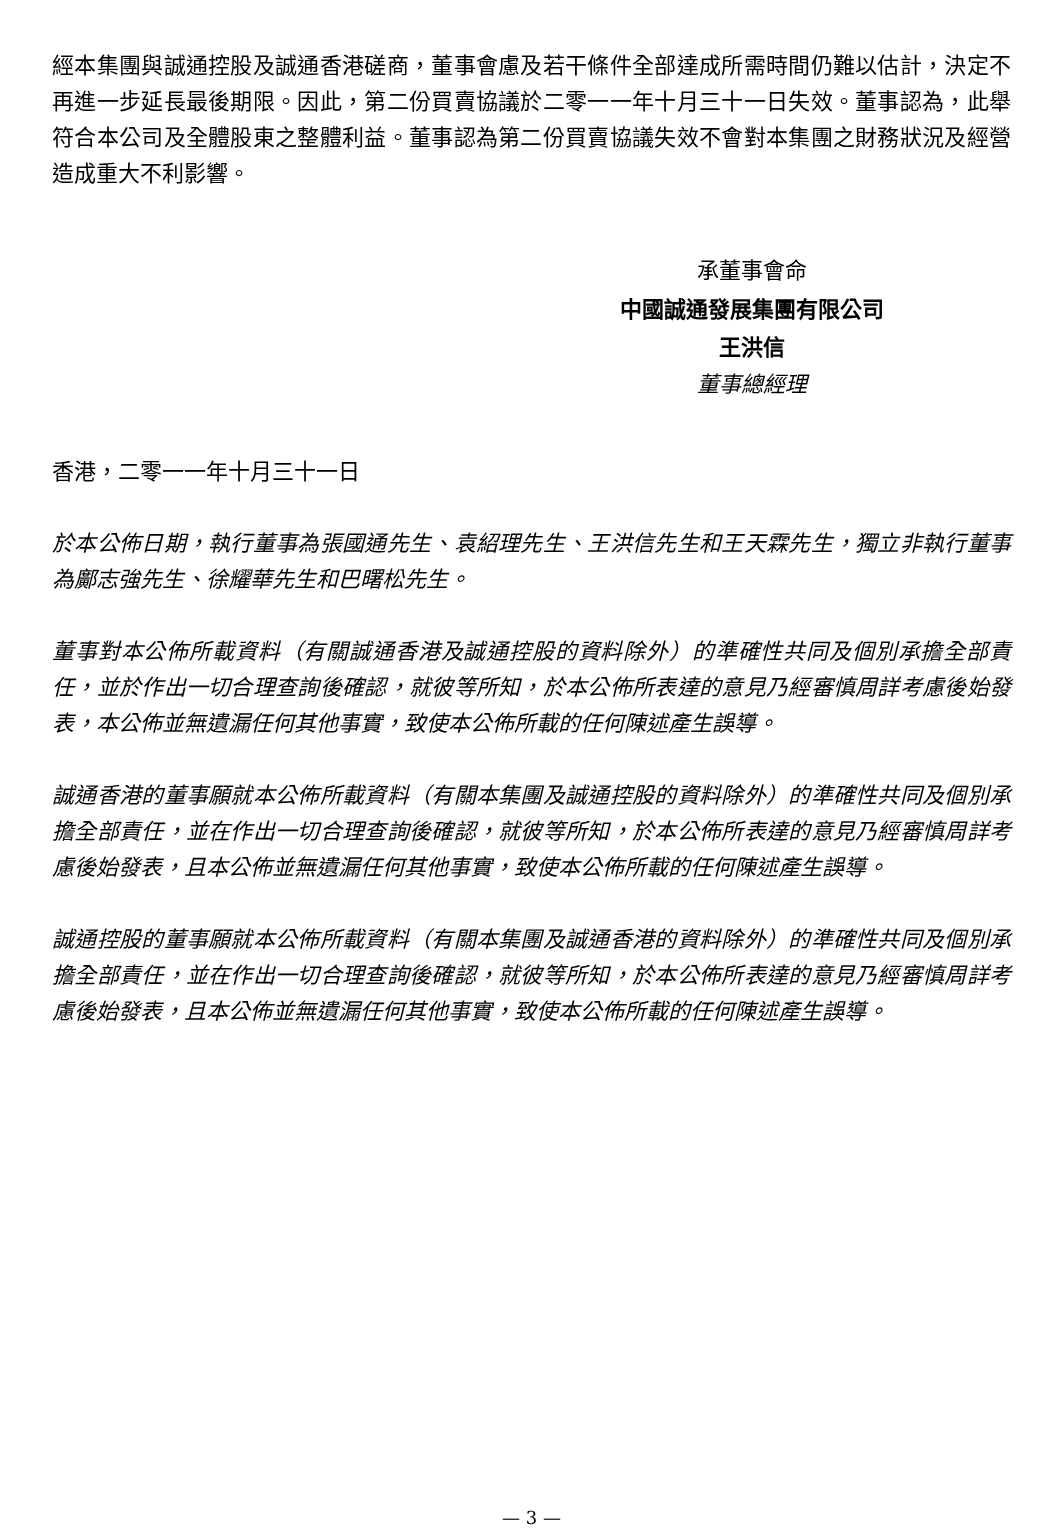經本集團與誠通控股及誠通香港磋商，董事會慮及若干條件全部達成所需時間仍難以估計，決定不再進一步延長最後期限。因此，第二份買賣協議於二零一一年十月三十一日失效。董事認為，此舉符合本公司及全體股東之整體利益。董事認為第二份買賣協議失效不會對本集團之財務狀況及經營造成重大不利影響。
承董事會命
中國誠通發展集團有限公司
王洪信
董事總經理
香港，二零一一年十月三十一日
於本公佈日期，執行董事為張國通先生、袁紹理先生、王洪信先生和王天霖先生，獨立非執行董事為鄺志強先生、徐耀華先生和巴曙松先生。
董事對本公佈所載資料（有關誠通香港及誠通控股的資料除外）的準確性共同及個別承擔全部責任，並於作出一切合理查詢後確認，就彼等所知，於本公佈所表達的意見乃經審慎周詳考慮後始發表，本公佈並無遺漏任何其他事實，致使本公佈所載的任何陳述產生誤導。
誠通香港的董事願就本公佈所載資料（有關本集團及誠通控股的資料除外）的準確性共同及個別承擔全部責任，並在作出一切合理查詢後確認，就彼等所知，於本公佈所表達的意見乃經審慎周詳考慮後始發表，且本公佈並無遺漏任何其他事實，致使本公佈所載的任何陳述產生誤導。
誠通控股的董事願就本公佈所載資料（有關本集團及誠通香港的資料除外）的準確性共同及個別承擔全部責任，並在作出一切合理查詢後確認，就彼等所知，於本公佈所表達的意見乃經審慎周詳考慮後始發表，且本公佈並無遺漏任何其他事實，致使本公佈所載的任何陳述產生誤導。
— 3 —